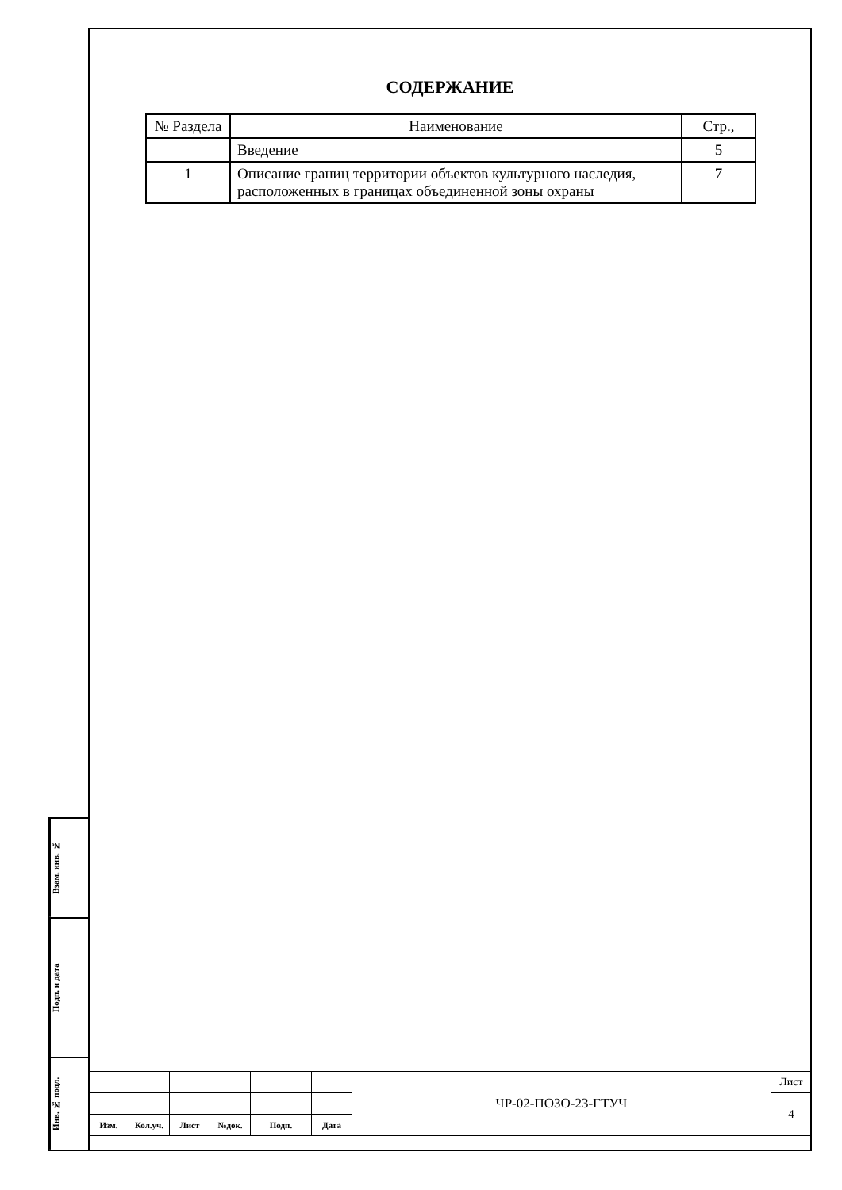СОДЕРЖАНИЕ
| № Раздела | Наименование | Стр., |
| --- | --- | --- |
| | Введение | 5 |
| 1 | Описание границ территории объектов культурного наследия, расположенных в границах объединенной зоны охраны | 7 |
Взам. инв. №
Подп. и дата
Инв. № подл.
| | | | | | | ЧР-02-ПОЗО-23-ГТУЧ | Лист |
| | | | | | | | 4 |
| Изм. | Кол.уч. | Лист | №док. | Подп. | Дата | | |